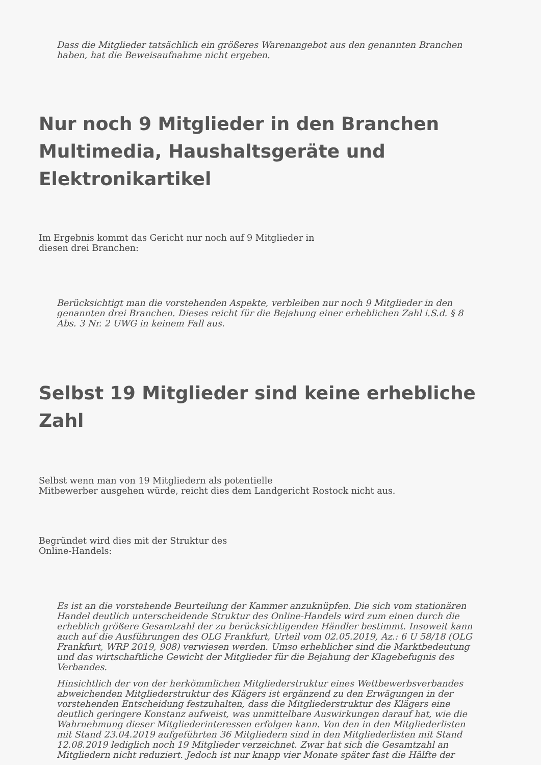Dass die Mitglieder tatsächlich ein größeres Warenangebot aus den genannten Branchen
haben, hat die Beweisaufnahme nicht ergeben.
Nur noch 9 Mitglieder in den Branchen
Multimedia, Haushaltsgeräte und
Elektronikartikel
Im Ergebnis kommt das Gericht nur noch auf 9 Mitglieder in
diesen drei Branchen:
Berücksichtigt man die vorstehenden Aspekte, verbleiben nur noch 9 Mitglieder in den
genannten drei Branchen. Dieses reicht für die Bejahung einer erheblichen Zahl i.S.d. § 8
Abs. 3 Nr. 2 UWG in keinem Fall aus.
Selbst 19 Mitglieder sind keine erhebliche Zahl
Selbst wenn man von 19 Mitgliedern als potentielle
Mitbewerber ausgehen würde, reicht dies dem Landgericht Rostock nicht aus.
Begründet wird dies mit der Struktur des
Online-Handels:
Es ist an die vorstehende Beurteilung der Kammer anzuknüpfen. Die sich vom stationären
Handel deutlich unterscheidende Struktur des Online-Handels wird zum einen durch die
erheblich größere Gesamtzahl der zu berücksichtigenden Händler bestimmt. Insoweit kann
auch auf die Ausführungen des OLG Frankfurt, Urteil vom 02.05.2019, Az.: 6 U 58/18 (OLG
Frankfurt, WRP 2019, 908) verwiesen werden. Umso erheblicher sind die Marktbedeutung
und das wirtschaftliche Gewicht der Mitglieder für die Bejahung der Klagebefugnis des
Verbandes.
Hinsichtlich der von der herkömmlichen Mitgliederstruktur eines Wettbewerbsverbandes
abweichenden Mitgliederstruktur des Klägers ist ergänzend zu den Erwägungen in der
vorstehenden Entscheidung festzuhalten, dass die Mitgliederstruktur des Klägers eine
deutlich geringere Konstanz aufweist, was unmittelbare Auswirkungen darauf hat, wie die
Wahrnehmung dieser Mitgliederinteressen erfolgen kann. Von den in den Mitgliederlisten
mit Stand 23.04.2019 aufgeführten 36 Mitgliedern sind in den Mitgliederlisten mit Stand
12.08.2019 lediglich noch 19 Mitglieder verzeichnet. Zwar hat sich die Gesamtzahl an
Mitgliedern nicht reduziert. Jedoch ist nur knapp vier Monate später fast die Hälfte der